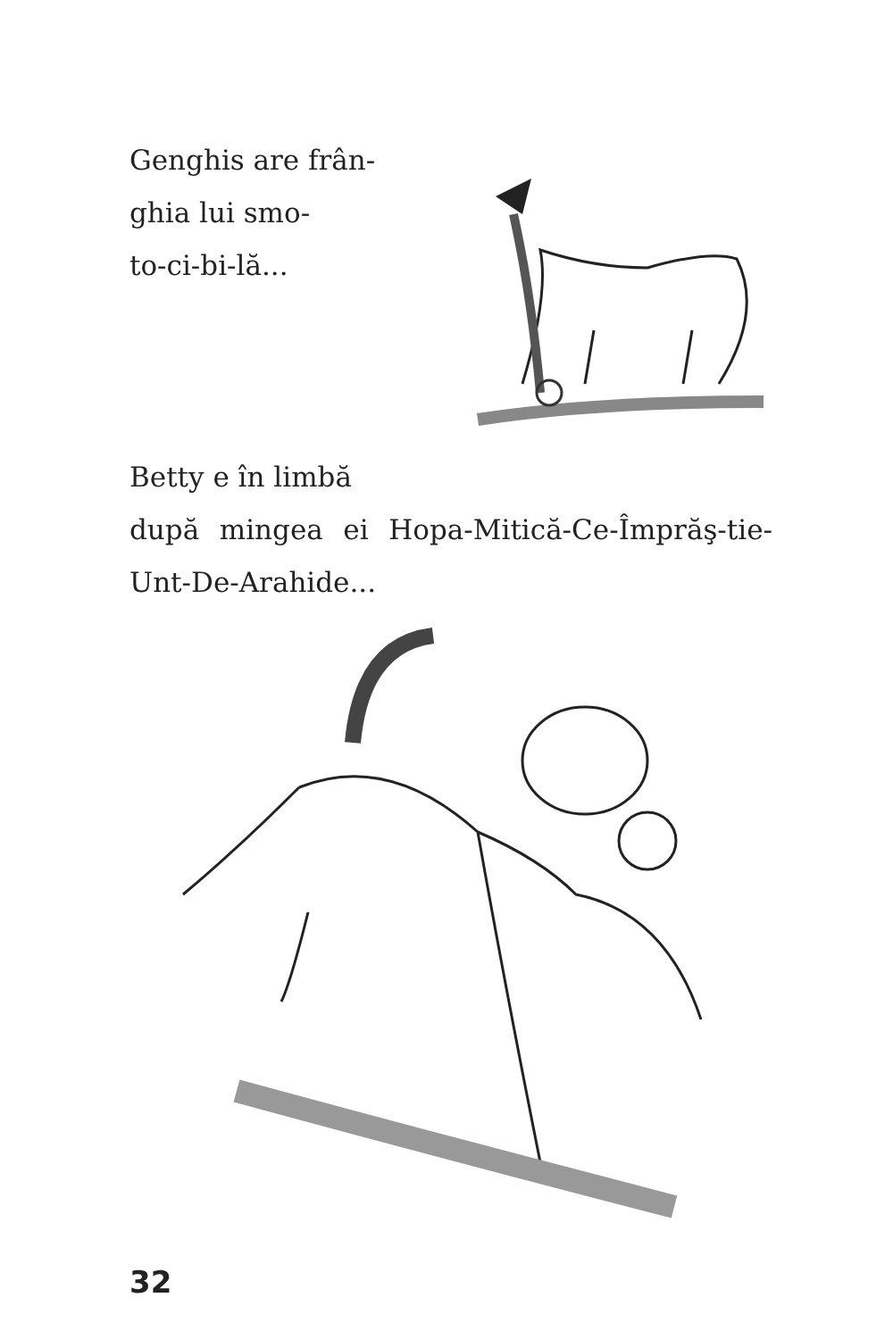Genghis are frân-
ghia lui smo-
to-ci-bi-lă...
Betty e în limbă
după mingea ei Hopa-Mitică-Ce-Împrăş-tie-Unt-De-Arahide...
32